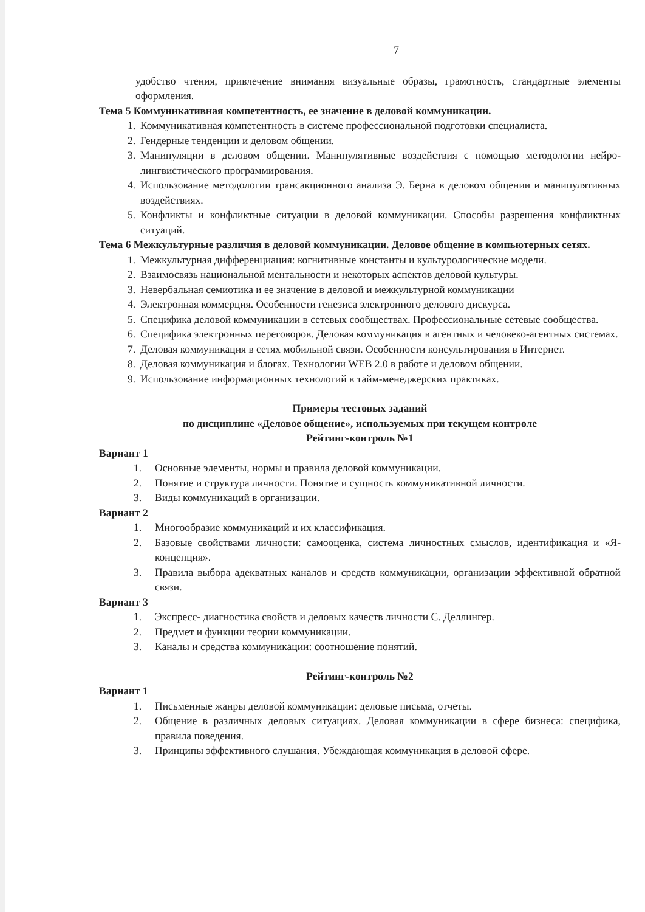7
удобство чтения, привлечение внимания визуальные образы, грамотность, стандартные элементы оформления.
Тема 5 Коммуникативная компетентность, ее значение в деловой коммуникации.
1. Коммуникативная компетентность в системе профессиональной подготовки специалиста.
2. Гендерные тенденции и деловом общении.
3. Манипуляции в деловом общении. Манипулятивные воздействия с помощью методологии нейро-лингвистического программирования.
4. Использование методологии трансакционного анализа Э. Берна в деловом общении и манипулятивных воздействиях.
5. Конфликты и конфликтные ситуации в деловой коммуникации. Способы разрешения конфликтных ситуаций.
Тема 6 Межкультурные различия в деловой коммуникации. Деловое общение в компьютерных сетях.
1. Межкультурная дифференциация: когнитивные константы и культурологические модели.
2. Взаимосвязь национальной ментальности и некоторых аспектов деловой культуры.
3. Невербальная семиотика и ее значение в деловой и межкультурной коммуникации
4. Электронная коммерция. Особенности генезиса электронного делового дискурса.
5. Специфика деловой коммуникации в сетевых сообществах. Профессиональные сетевые сообщества.
6. Специфика электронных переговоров. Деловая коммуникация в агентных и человеко-агентных системах.
7. Деловая коммуникация в сетях мобильной связи. Особенности консультирования в Интернет.
8. Деловая коммуникация и блогах. Технологии WEB 2.0 в работе и деловом общении.
9. Использование информационных технологий в тайм-менеджерских практиках.
Примеры тестовых заданий
по дисциплине «Деловое общение», используемых при текущем контроле
Рейтинг-контроль №1
Вариант 1
1. Основные элементы, нормы и правила деловой коммуникации.
2. Понятие и структура личности. Понятие и сущность коммуникативной личности.
3. Виды коммуникаций в организации.
Вариант 2
1. Многообразие коммуникаций и их классификация.
2. Базовые свойствами личности: самооценка, система личностных смыслов, идентификация и «Я-концепция».
3. Правила выбора адекватных каналов и средств коммуникации, организации эффективной обратной связи.
Вариант 3
1. Экспресс- диагностика свойств и деловых качеств личности С. Деллингер.
2. Предмет и функции теории коммуникации.
3. Каналы и средства коммуникации: соотношение понятий.
Рейтинг-контроль №2
Вариант 1
1. Письменные жанры деловой коммуникации: деловые письма, отчеты.
2. Общение в различных деловых ситуациях. Деловая коммуникации в сфере бизнеса: специфика, правила поведения.
3. Принципы эффективного слушания. Убеждающая коммуникация в деловой сфере.